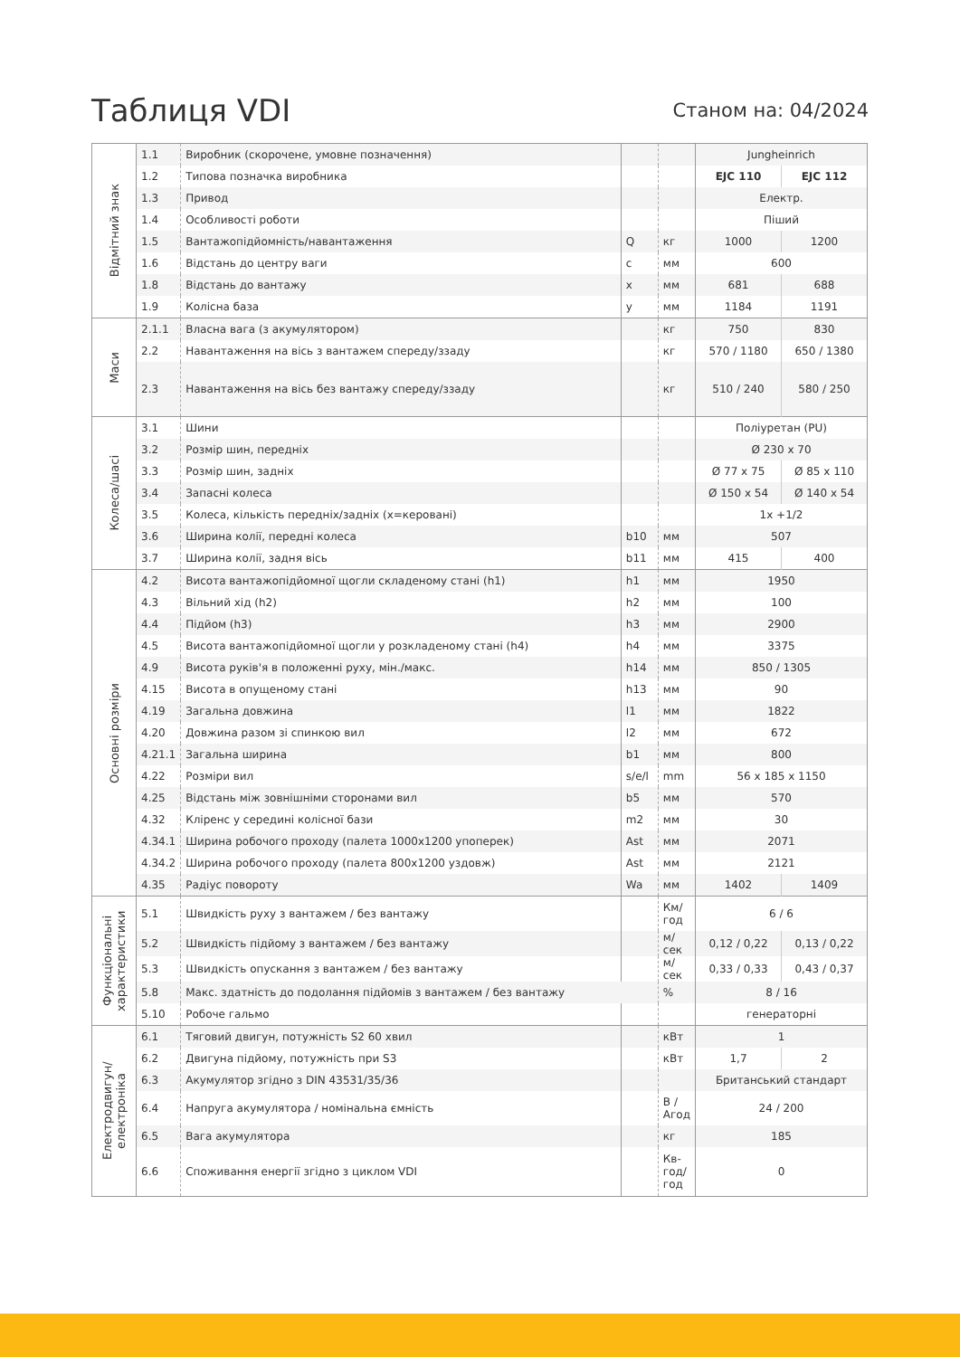Таблиця VDI
Станом на: 04/2024
| Відмітний знак | 1.1 | Виробник (скорочене, умовне позначення) | | | Jungheinrich | |
| | 1.2 | Типова позначка виробника | | | EJC 110 | EJC 112 |
| | 1.3 | Привод | | | Електр. | |
| | 1.4 | Особливості роботи | | | Піший | |
| | 1.5 | Вантажопідйомність/навантаження | Q | кг | 1000 | 1200 |
| | 1.6 | Відстань до центру ваги | c | мм | 600 | |
| | 1.8 | Відстань до вантажу | x | мм | 681 | 688 |
| | 1.9 | Колісна база | y | мм | 1184 | 1191 |
| Маси | 2.1.1 | Власна вага (з акумулятором) | | кг | 750 | 830 |
| | 2.2 | Навантаження на вісь з вантажем спереду/ззаду | | кг | 570 / 1180 | 650 / 1380 |
| | 2.3 | Навантаження на вісь без вантажу спереду/ззаду | | кг | 510 / 240 | 580 / 250 |
| Колеса/шасі | 3.1 | Шини | | | Поліуретан (PU) | |
| | 3.2 | Розмір шин, передніх | | | Ø 230 x 70 | |
| | 3.3 | Розмір шин, задніх | | | Ø 77 x 75 | Ø 85 x 110 |
| | 3.4 | Запасні колеса | | | Ø 150 x 54 | Ø 140 x 54 |
| | 3.5 | Колеса, кількість передніх/задніх (x=керовані) | | | 1x +1/2 | |
| | 3.6 | Ширина колії, передні колеса | b10 | мм | 507 | |
| | 3.7 | Ширина колії, задня вісь | b11 | мм | 415 | 400 |
| Основні розміри | 4.2 | Висота вантажопідйомної щогли складеному стані (h1) | h1 | мм | 1950 | |
| | 4.3 | Вільний хід (h2) | h2 | мм | 100 | |
| | 4.4 | Підйом (h3) | h3 | мм | 2900 | |
| | 4.5 | Висота вантажопідйомної щогли у розкладеному стані (h4) | h4 | мм | 3375 | |
| | 4.9 | Висота руків'я в положенні руху, мін./макс. | h14 | мм | 850 / 1305 | |
| | 4.15 | Висота в опущеному стані | h13 | мм | 90 | |
| | 4.19 | Загальна довжина | l1 | мм | 1822 | |
| | 4.20 | Довжина разом зі спинкою вил | l2 | мм | 672 | |
| | 4.21.1 | Загальна ширина | b1 | мм | 800 | |
| | 4.22 | Розміри вил | s/e/l | mm | 56 x 185 x 1150 | |
| | 4.25 | Відстань між зовнішніми сторонами вил | b5 | мм | 570 | |
| | 4.32 | Кліренс у середині колісної бази | m2 | мм | 30 | |
| | 4.34.1 | Ширина робочого проходу (палета 1000x1200 упоперек) | Ast | мм | 2071 | |
| | 4.34.2 | Ширина робочого проходу (палета 800x1200 уздовж) | Ast | мм | 2121 | |
| | 4.35 | Радіус повороту | Wa | мм | 1402 | 1409 |
| Функціональні характеристики | 5.1 | Швидкість руху з вантажем / без вантажу | | Км/ год | 6 / 6 | |
| | 5.2 | Швидкість підйому з вантажем / без вантажу | | м/сек | 0,12 / 0,22 | 0,13 / 0,22 |
| | 5.3 | Швидкість опускання з вантажем / без вантажу | | м/сек | 0,33 / 0,33 | 0,43 / 0,37 |
| | 5.8 | Макс. здатність до подолання підйомів з вантажем / без вантажу | | % | 8 / 16 | |
| | 5.10 | Робоче гальмо | | | генераторні | |
| Електродвигун/електроніка | 6.1 | Тяговий двигун, потужність S2 60 хвил | | кВт | 1 | |
| | 6.2 | Двигуна підйому, потужність при S3 | | кВт | 1,7 | 2 |
| | 6.3 | Акумулятор згідно з DIN 43531/35/36 | | | Британський стандарт | |
| | 6.4 | Напруга акумулятора / номінальна ємність | | В / Агод | 24 / 200 | |
| | 6.5 | Вага акумулятора | | кг | 185 | |
| | 6.6 | Споживання енергії згідно з циклом VDI | | Кв-год/ год | 0 | |